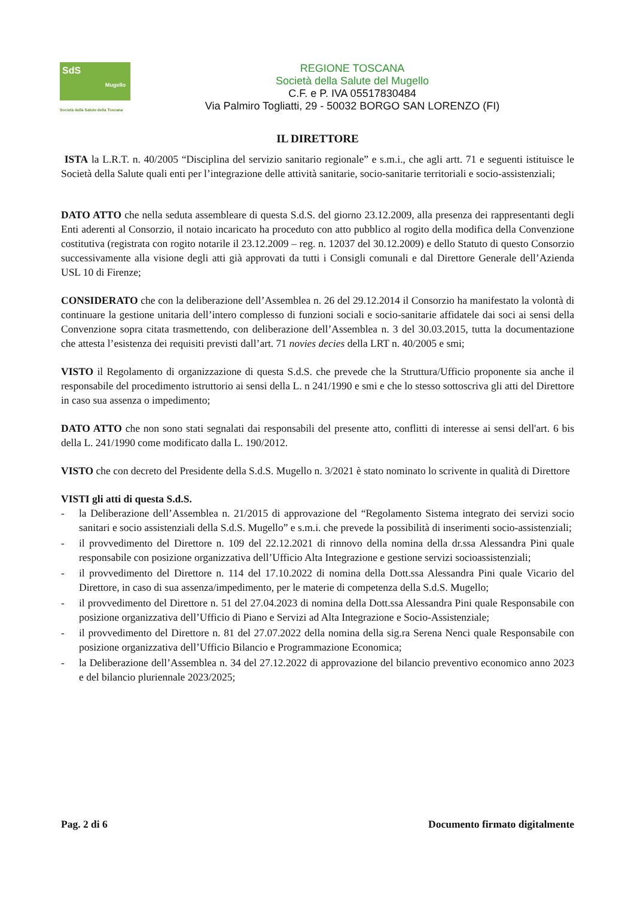SdS
Mugello
Società della Salute della Toscana
REGIONE TOSCANA
Società della Salute del Mugello
C.F. e P. IVA 05517830484
Via Palmiro Togliatti, 29 - 50032 BORGO SAN LORENZO (FI)
IL DIRETTORE
ISTA la L.R.T. n. 40/2005 “Disciplina del servizio sanitario regionale” e s.m.i., che agli artt. 71 e seguenti istituisce le Società della Salute quali enti per l’integrazione delle attività sanitarie, socio-sanitarie territoriali e socio-assistenziali;
DATO ATTO che nella seduta assembleare di questa S.d.S. del giorno 23.12.2009, alla presenza dei rappresentanti degli Enti aderenti al Consorzio, il notaio incaricato ha proceduto con atto pubblico al rogito della modifica della Convenzione costitutiva (registrata con rogito notarile il 23.12.2009 – reg. n. 12037 del 30.12.2009) e dello Statuto di questo Consorzio successivamente alla visione degli atti già approvati da tutti i Consigli comunali e dal Direttore Generale dell’Azienda USL 10 di Firenze;
CONSIDERATO che con la deliberazione dell’Assemblea n. 26 del 29.12.2014 il Consorzio ha manifestato la volontà di continuare la gestione unitaria dell’intero complesso di funzioni sociali e socio-sanitarie affidatele dai soci ai sensi della Convenzione sopra citata trasmettendo, con deliberazione dell’Assemblea n. 3 del 30.03.2015, tutta la documentazione che attesta l’esistenza dei requisiti previsti dall’art. 71 novies decies della LRT n. 40/2005 e smi;
VISTO il Regolamento di organizzazione di questa S.d.S. che prevede che la Struttura/Ufficio proponente sia anche il responsabile del procedimento istruttorio ai sensi della L. n 241/1990 e smi e che lo stesso sottoscriva gli atti del Direttore in caso sua assenza o impedimento;
DATO ATTO che non sono stati segnalati dai responsabili del presente atto, conflitti di interesse ai sensi dell'art. 6 bis della L. 241/1990 come modificato dalla L. 190/2012.
VISTO che con decreto del Presidente della S.d.S. Mugello n. 3/2021 è stato nominato lo scrivente in qualità di Direttore
VISTI gli atti di questa S.d.S.
- la Deliberazione dell’Assemblea n. 21/2015 di approvazione del “Regolamento Sistema integrato dei servizi socio sanitari e socio assistenziali della S.d.S. Mugello” e s.m.i. che prevede la possibilità di inserimenti socio-assistenziali;
- il provvedimento del Direttore n. 109 del 22.12.2021 di rinnovo della nomina della dr.ssa Alessandra Pini quale responsabile con posizione organizzativa dell’Ufficio Alta Integrazione e gestione servizi socioassistenziali;
- il provvedimento del Direttore n. 114 del 17.10.2022 di nomina della Dott.ssa Alessandra Pini quale Vicario del Direttore, in caso di sua assenza/impedimento, per le materie di competenza della S.d.S. Mugello;
- il provvedimento del Direttore n. 51 del 27.04.2023 di nomina della Dott.ssa Alessandra Pini quale Responsabile con posizione organizzativa dell’Ufficio di Piano e Servizi ad Alta Integrazione e Socio-Assistenziale;
- il provvedimento del Direttore n. 81 del 27.07.2022 della nomina della sig.ra Serena Nenci quale Responsabile con posizione organizzativa dell’Ufficio Bilancio e Programmazione Economica;
- la Deliberazione dell’Assemblea n. 34 del 27.12.2022 di approvazione del bilancio preventivo economico anno 2023 e del bilancio pluriennale 2023/2025;
Pag. 2 di 6 Documento firmato digitalmente